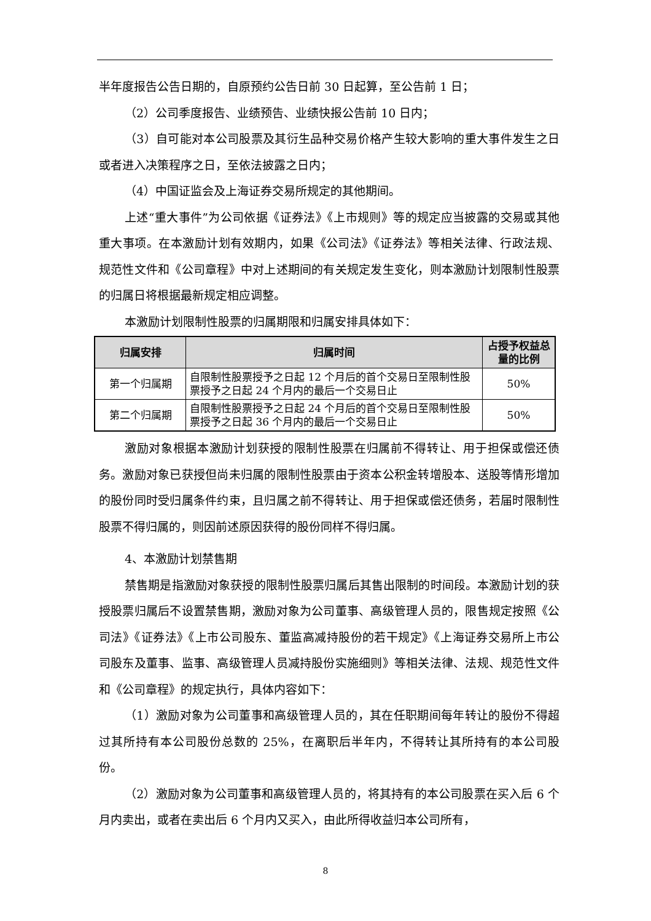半年度报告公告日期的，自原预约公告日前 30 日起算，至公告前 1 日；
（2）公司季度报告、业绩预告、业绩快报公告前 10 日内；
（3）自可能对本公司股票及其衍生品种交易价格产生较大影响的重大事件发生之日或者进入决策程序之日，至依法披露之日内；
（4）中国证监会及上海证券交易所规定的其他期间。
上述“重大事件”为公司依据《证券法》《上市规则》等的规定应当披露的交易或其他重大事项。在本激励计划有效期内，如果《公司法》《证券法》等相关法律、行政法规、规范性文件和《公司章程》中对上述期间的有关规定发生变化，则本激励计划限制性股票的归属日将根据最新规定相应调整。
本激励计划限制性股票的归属期限和归属安排具体如下：
| 归属安排 | 归属时间 | 占授予权益总量的比例 |
| --- | --- | --- |
| 第一个归属期 | 自限制性股票授予之日起 12 个月后的首个交易日至限制性股票授予之日起 24 个月内的最后一个交易日止 | 50% |
| 第二个归属期 | 自限制性股票授予之日起 24 个月后的首个交易日至限制性股票授予之日起 36 个月内的最后一个交易日止 | 50% |
激励对象根据本激励计划获授的限制性股票在归属前不得转让、用于担保或偿还债务。激励对象已获授但尚未归属的限制性股票由于资本公积金转增股本、送股等情形增加的股份同时受归属条件约束，且归属之前不得转让、用于担保或偿还债务，若届时限制性股票不得归属的，则因前述原因获得的股份同样不得归属。
4、本激励计划禁售期
禁售期是指激励对象获授的限制性股票归属后其售出限制的时间段。本激励计划的获授股票归属后不设置禁售期，激励对象为公司董事、高级管理人员的，限售规定按照《公司法》《证券法》《上市公司股东、董监高减持股份的若干规定》《上海证券交易所上市公司股东及董事、监事、高级管理人员减持股份实施细则》等相关法律、法规、规范性文件和《公司章程》的规定执行，具体内容如下：
（1）激励对象为公司董事和高级管理人员的，其在任职期间每年转让的股份不得超过其所持有本公司股份总数的 25%，在离职后半年内，不得转让其所持有的本公司股份。
（2）激励对象为公司董事和高级管理人员的，将其持有的本公司股票在买入后 6 个月内卖出，或者在卖出后 6 个月内又买入，由此所得收益归本公司所有，
8